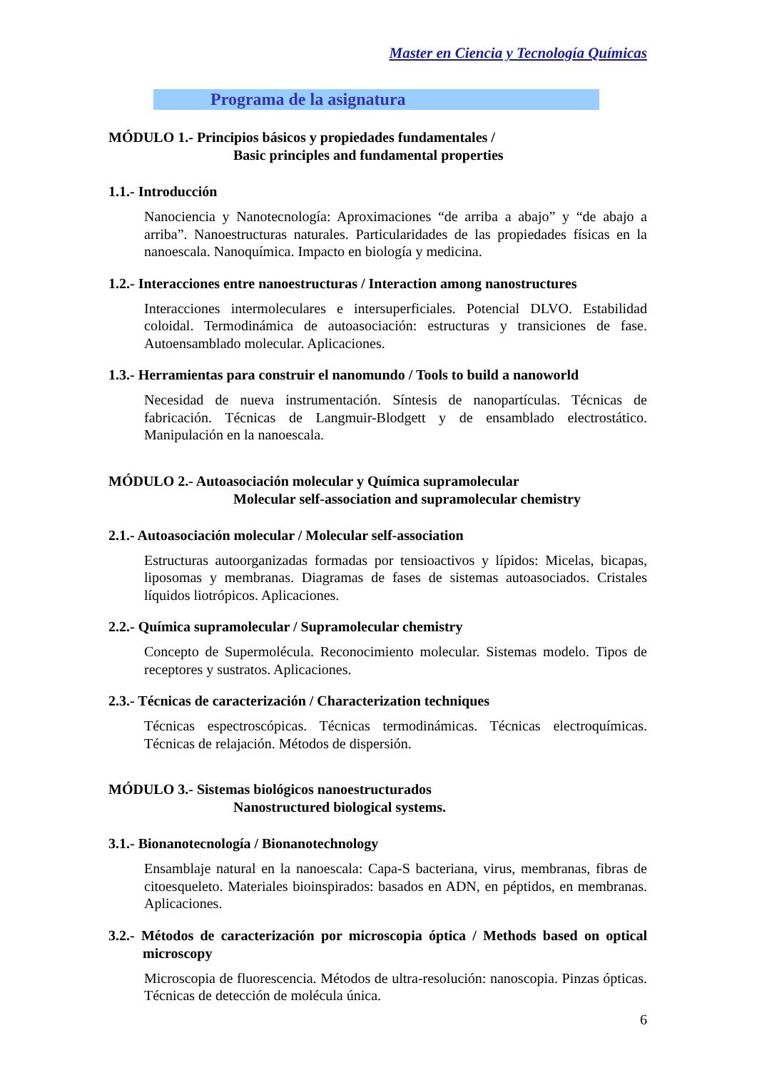Master en Ciencia y Tecnología Químicas
Programa de la asignatura
MÓDULO 1.- Principios básicos y propiedades fundamentales /
Basic principles and fundamental properties
1.1.- Introducción
Nanociencia y Nanotecnología: Aproximaciones “de arriba a abajo” y “de abajo a arriba”. Nanoestructuras naturales. Particularidades de las propiedades físicas en la nanoescala. Nanoquímica. Impacto en biología y medicina.
1.2.- Interacciones entre nanoestructuras / Interaction among nanostructures
Interacciones intermoleculares e intersuperficiales. Potencial DLVO. Estabilidad coloidal. Termodinámica de autoasociación: estructuras y transiciones de fase. Autoensamblado molecular. Aplicaciones.
1.3.- Herramientas para construir el nanomundo / Tools to build a nanoworld
Necesidad de nueva instrumentación. Síntesis de nanopartículas. Técnicas de fabricación. Técnicas de Langmuir-Blodgett y de ensamblado electrostático. Manipulación en la nanoescala.
MÓDULO 2.- Autoasociación molecular y Química supramolecular
Molecular self-association and supramolecular chemistry
2.1.- Autoasociación molecular / Molecular self-association
Estructuras autoorganizadas formadas por tensioactivos y lípidos: Micelas, bicapas, liposomas y membranas. Diagramas de fases de sistemas autoasociados. Cristales líquidos liotrópicos. Aplicaciones.
2.2.- Química supramolecular / Supramolecular chemistry
Concepto de Supermolécula. Reconocimiento molecular. Sistemas modelo. Tipos de receptores y sustratos. Aplicaciones.
2.3.- Técnicas de caracterización / Characterization techniques
Técnicas espectroscópicas. Técnicas termodinámicas. Técnicas electroquímicas. Técnicas de relajación. Métodos de dispersión.
MÓDULO 3.- Sistemas biológicos nanoestructurados
Nanostructured biological systems.
3.1.- Bionanotecnología / Bionanotechnology
Ensamblaje natural en la nanoescala: Capa-S bacteriana, virus, membranas, fibras de citoesqueleto. Materiales bioinspirados: basados en ADN, en péptidos, en membranas. Aplicaciones.
3.2.- Métodos de caracterización por microscopia óptica / Methods based on optical microscopy
Microscopia de fluorescencia. Métodos de ultra-resolución: nanoscopia. Pinzas ópticas. Técnicas de detección de molécula única.
6